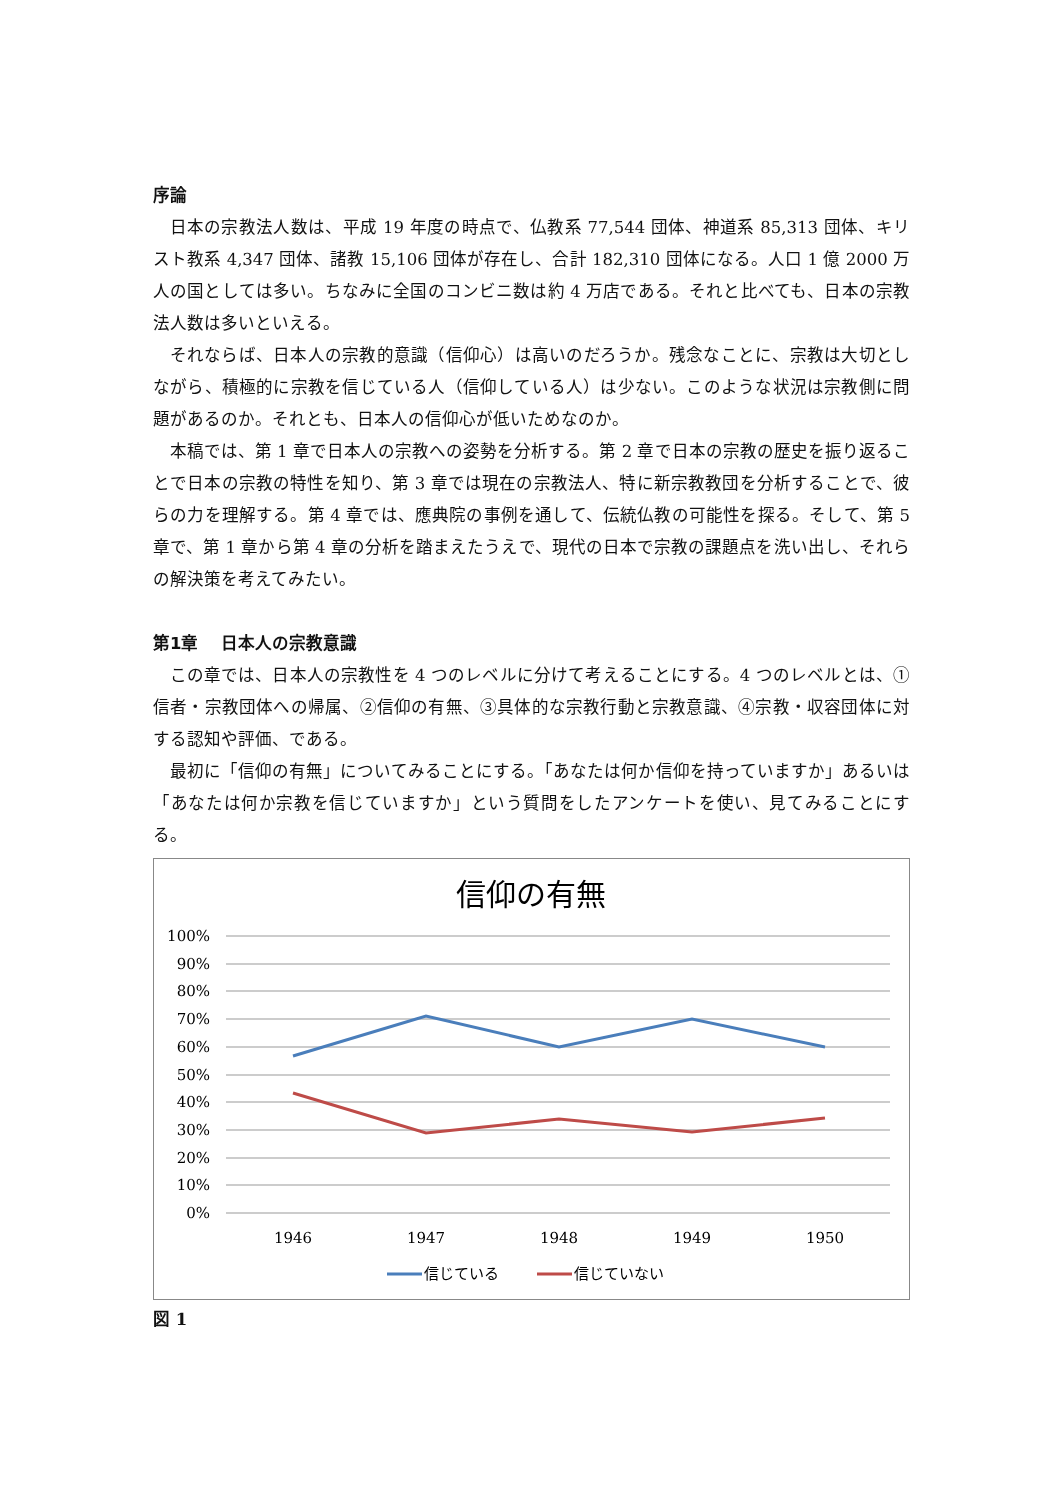序論
日本の宗教法人数は、平成 19 年度の時点で、仏教系 77,544 団体、神道系 85,313 団体、キリスト教系 4,347 団体、諸教 15,106 団体が存在し、合計 182,310 団体になる。人口 1 億 2000 万人の国としては多い。ちなみに全国のコンビニ数は約 4 万店である。それと比べても、日本の宗教法人数は多いといえる。
それならば、日本人の宗教的意識（信仰心）は高いのだろうか。残念なことに、宗教は大切としながら、積極的に宗教を信じている人（信仰している人）は少ない。このような状況は宗教側に問題があるのか。それとも、日本人の信仰心が低いためなのか。
本稿では、第 1 章で日本人の宗教への姿勢を分析する。第 2 章で日本の宗教の歴史を振り返ることで日本の宗教の特性を知り、第 3 章では現在の宗教法人、特に新宗教教団を分析することで、彼らの力を理解する。第 4 章では、應典院の事例を通して、伝統仏教の可能性を探る。そして、第 5 章で、第 1 章から第 4 章の分析を踏まえたうえで、現代の日本で宗教の課題点を洗い出し、それらの解決策を考えてみたい。
第1章　 日本人の宗教意識
この章では、日本人の宗教性を 4 つのレベルに分けて考えることにする。4 つのレベルとは、①信者・宗教団体への帰属、②信仰の有無、③具体的な宗教行動と宗教意識、④宗教・収容団体に対する認知や評価、である。
最初に「信仰の有無」についてみることにする。「あなたは何か信仰を持っていますか」あるいは「あなたは何か宗教を信じていますか」という質問をしたアンケートを使い、見てみることにする。
信仰の有無
100%
90%
80%
70%
60%
50%
40%
30%
20%
10%
0%
1946
1947
1948
1949
1950
信じている
信じていない
図 1